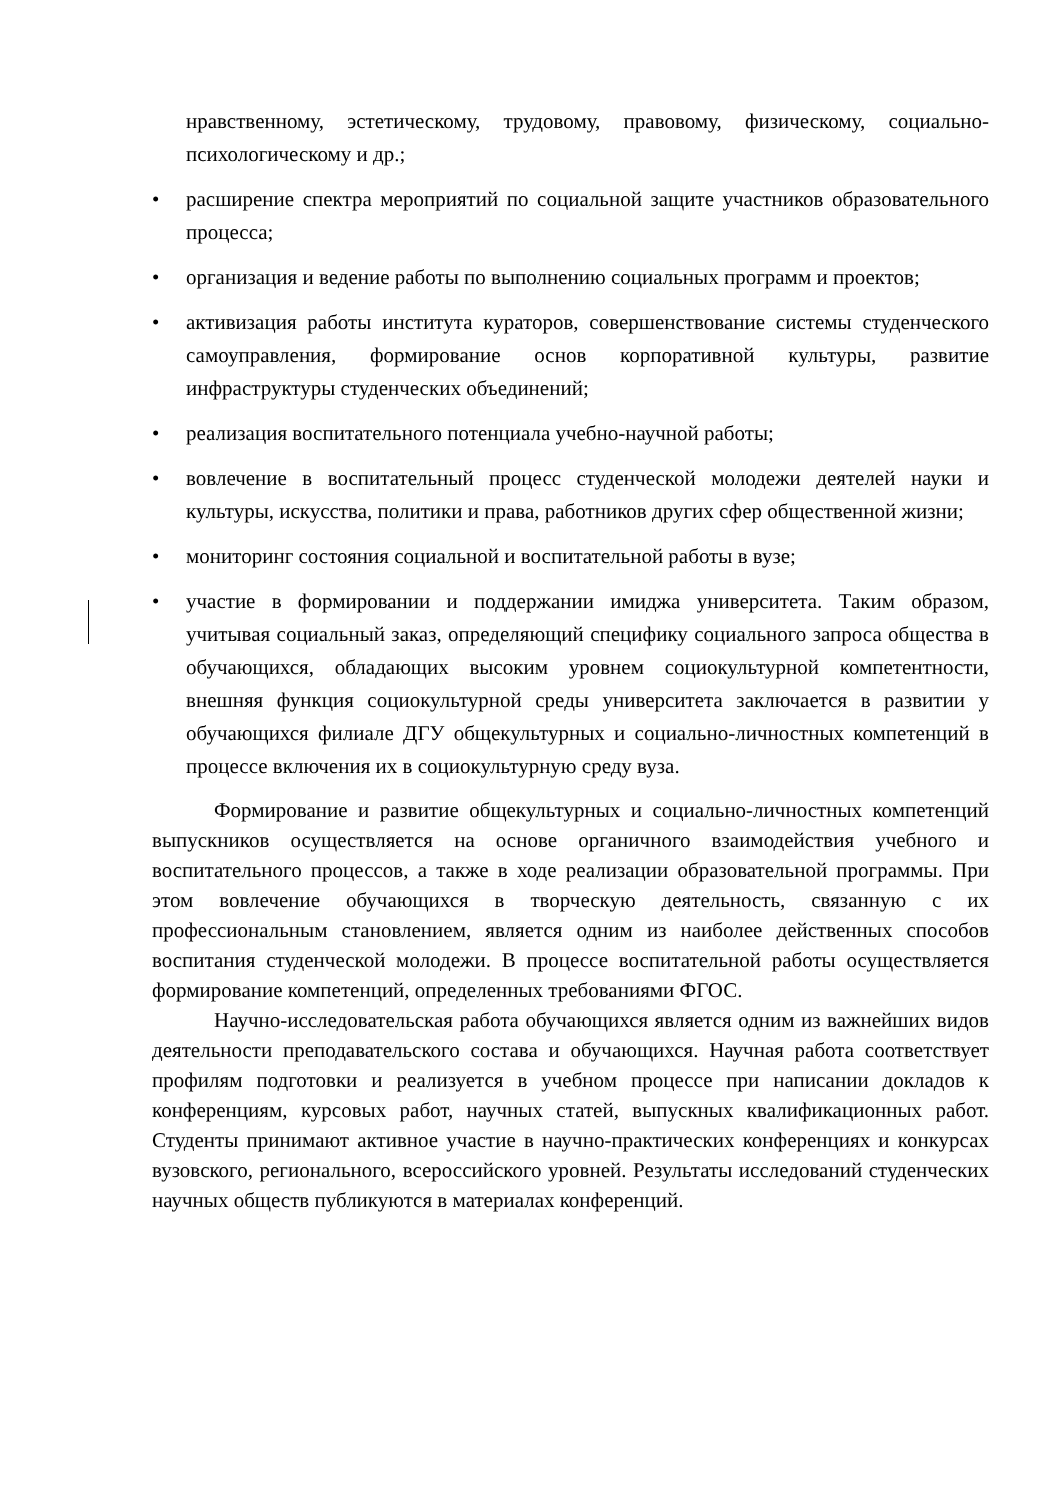нравственному, эстетическому, трудовому, правовому, физическому, социально-психологическому и др.;
расширение спектра мероприятий по социальной защите участников образовательного процесса;
организация и ведение работы по выполнению социальных программ и проектов;
активизация работы института кураторов, совершенствование системы студенческого самоуправления, формирование основ корпоративной культуры, развитие инфраструктуры студенческих объединений;
реализация воспитательного потенциала учебно-научной работы;
вовлечение в воспитательный процесс студенческой молодежи деятелей науки и культуры, искусства, политики и права, работников других сфер общественной жизни;
мониторинг состояния социальной и воспитательной работы в вузе;
участие в формировании и поддержании имиджа университета. Таким образом, учитывая социальный заказ, определяющий специфику социального запроса общества в обучающихся, обладающих высоким уровнем социокультурной компетентности, внешняя функция социокультурной среды университета заключается в развитии у обучающихся филиале ДГУ общекультурных и социально-личностных компетенций в процессе включения их в социокультурную среду вуза.
Формирование и развитие общекультурных и социально-личностных компетенций выпускников осуществляется на основе органичного взаимодействия учебного и воспитательного процессов, а также в ходе реализации образовательной программы. При этом вовлечение обучающихся в творческую деятельность, связанную с их профессиональным становлением, является одним из наиболее действенных способов воспитания студенческой молодежи. В процессе воспитательной работы осуществляется формирование компетенций, определенных требованиями ФГОС.
Научно-исследовательская работа обучающихся является одним из важнейших видов деятельности преподавательского состава и обучающихся. Научная работа соответствует профилям подготовки и реализуется в учебном процессе при написании докладов к конференциям, курсовых работ, научных статей, выпускных квалификационных работ. Студенты принимают активное участие в научно-практических конференциях и конкурсах вузовского, регионального, всероссийского уровней. Результаты исследований студенческих научных обществ публикуются в материалах конференций.